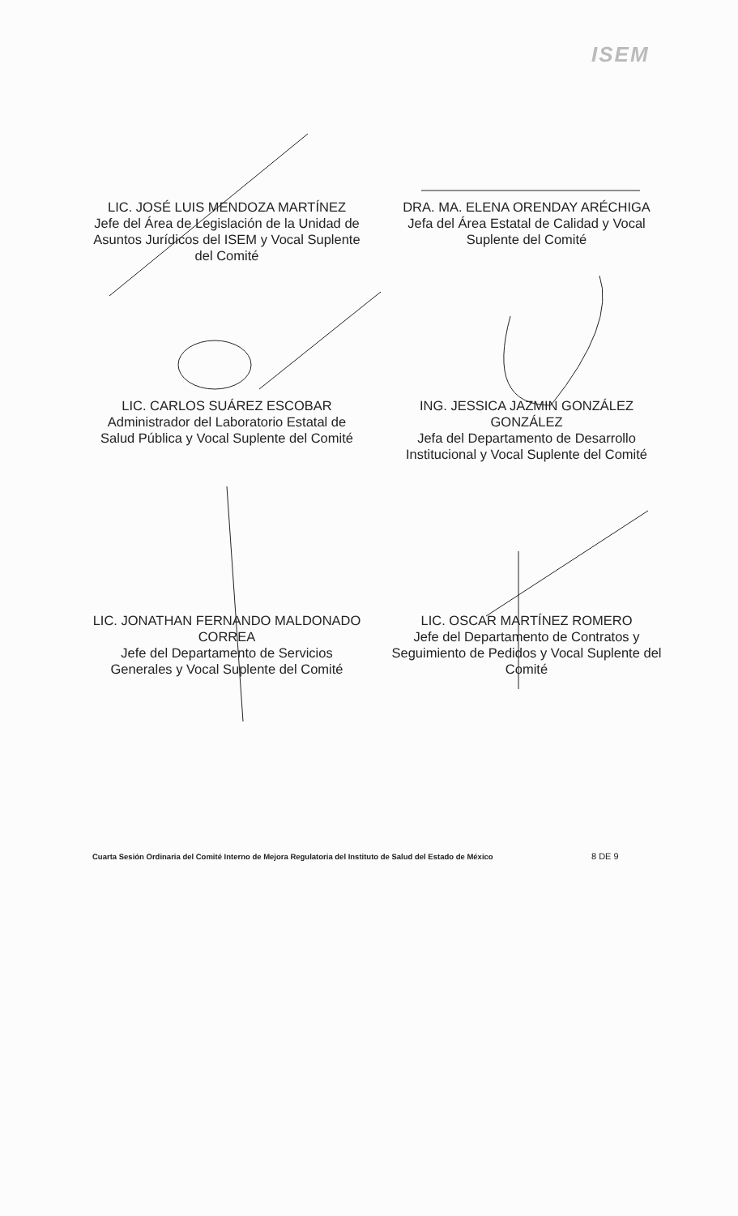ISEM
LIC. JOSÉ LUIS MENDOZA MARTÍNEZ
Jefe del Área de Legislación de la Unidad de Asuntos Jurídicos del ISEM y Vocal Suplente del Comité
DRA. MA. ELENA ORENDAY ARÉCHIGA
Jefa del Área Estatal de Calidad y Vocal Suplente del Comité
LIC. CARLOS SUÁREZ ESCOBAR
Administrador del Laboratorio Estatal de Salud Pública y Vocal Suplente del Comité
ING. JESSICA JAZMIN GONZÁLEZ GONZÁLEZ
Jefa del Departamento de Desarrollo Institucional y Vocal Suplente del Comité
LIC. JONATHAN FERNANDO MALDONADO CORREA
Jefe del Departamento de Servicios Generales y Vocal Suplente del Comité
LIC. OSCAR MARTÍNEZ ROMERO
Jefe del Departamento de Contratos y Seguimiento de Pedidos y Vocal Suplente del Comité
Cuarta Sesión Ordinaria del Comité Interno de Mejora Regulatoria del Instituto de Salud del Estado de México
8 DE 9